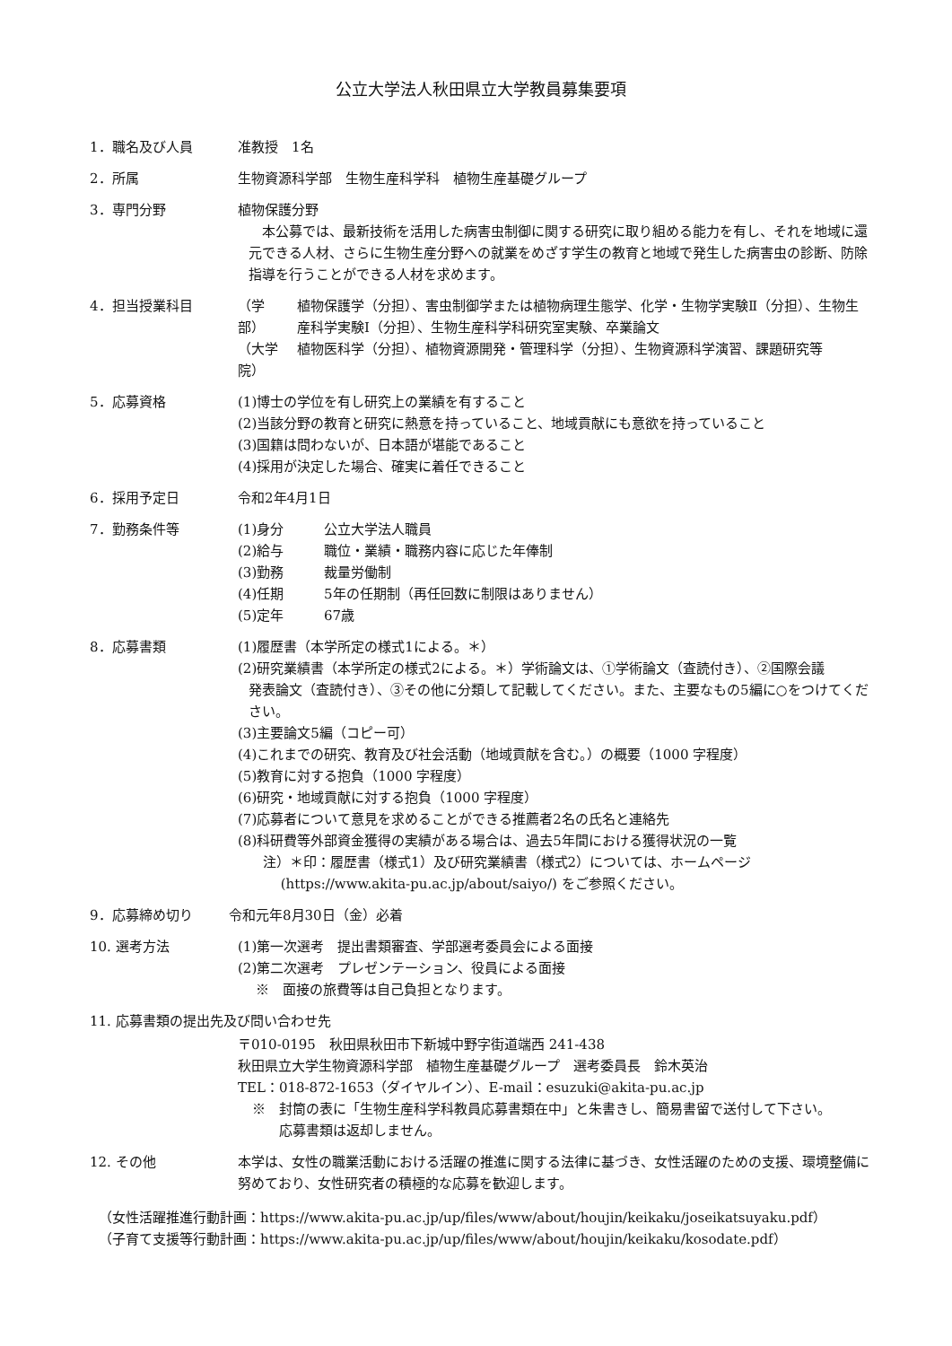公立大学法人秋田県立大学教員募集要項
1．職名及び人員 准教授　1名
2．所属 生物資源科学部　生物生産科学科　植物生産基礎グループ
3．専門分野 植物保護分野
　本公募では、最新技術を活用した病害虫制御に関する研究に取り組める能力を有し、それを地域に還元できる人材、さらに生物生産分野への就業をめざす学生の教育と地域で発生した病害虫の診断、防除指導を行うことができる人材を求めます。
4．担当授業科目 （学　部）
植物保護学（分担）、害虫制御学または植物病理生態学、化学・生物学実験Ⅱ（分担）、生物生産科学実験Ⅰ（分担）、生物生産科学科研究室実験、卒業論文
（大学院）
植物医科学（分担）、植物資源開発・管理科学（分担）、生物資源科学演習、課題研究等
5．応募資格 (1)博士の学位を有し研究上の業績を有すること
(2)当該分野の教育と研究に熱意を持っていること、地域貢献にも意欲を持っていること
(3)国籍は問わないが、日本語が堪能であること
(4)採用が決定した場合、確実に着任できること
6．採用予定日 令和2年4月1日
7．勤務条件等 (1)身分 公立大学法人職員
(2)給与 職位・業績・職務内容に応じた年俸制
(3)勤務 裁量労働制
(4)任期 5年の任期制（再任回数に制限はありません）
(5)定年 67歳
8．応募書類 (1)履歴書（本学所定の様式1による。＊）
(2)研究業績書（本学所定の様式2による。＊）学術論文は、①学術論文（査読付き）、②国際会議
発表論文（査読付き）、③その他に分類して記載してください。また、主要なもの5編に○をつけてください。
(3)主要論文5編（コピー可）
(4)これまでの研究、教育及び社会活動（地域貢献を含む。）の概要（1000 字程度）
(5)教育に対する抱負（1000 字程度）
(6)研究・地域貢献に対する抱負（1000 字程度）
(7)応募者について意見を求めることができる推薦者2名の氏名と連絡先
(8)科研費等外部資金獲得の実績がある場合は、過去5年間における獲得状況の一覧
注）＊印：履歴書（様式1）及び研究業績書（様式2）については、ホームページ
　 (https://www.akita-pu.ac.jp/about/saiyo/) をご参照ください。
9．応募締め切り 令和元年8月30日（金）必着
10. 選考方法 (1)第一次選考　提出書類審査、学部選考委員会による面接
(2)第二次選考　プレゼンテーション、役員による面接
　 ※　面接の旅費等は自己負担となります。
11. 応募書類の提出先及び問い合わせ先
〒010-0195　秋田県秋田市下新城中野字街道端西 241-438
秋田県立大学生物資源科学部　植物生産基礎グループ　選考委員長　鈴木英治
TEL：018-872-1653（ダイヤルイン）、E-mail：esuzuki@akita-pu.ac.jp
※　封筒の表に「生物生産科学科教員応募書類在中」と朱書きし、簡易書留で送付して下さい。
　　応募書類は返却しません。
12. その他 本学は、女性の職業活動における活躍の推進に関する法律に基づき、女性活躍のための支援、環境整備に努めており、女性研究者の積極的な応募を歓迎します。
（女性活躍推進行動計画：https://www.akita-pu.ac.jp/up/files/www/about/houjin/keikaku/joseikatsuyaku.pdf）
（子育て支援等行動計画：https://www.akita-pu.ac.jp/up/files/www/about/houjin/keikaku/kosodate.pdf）